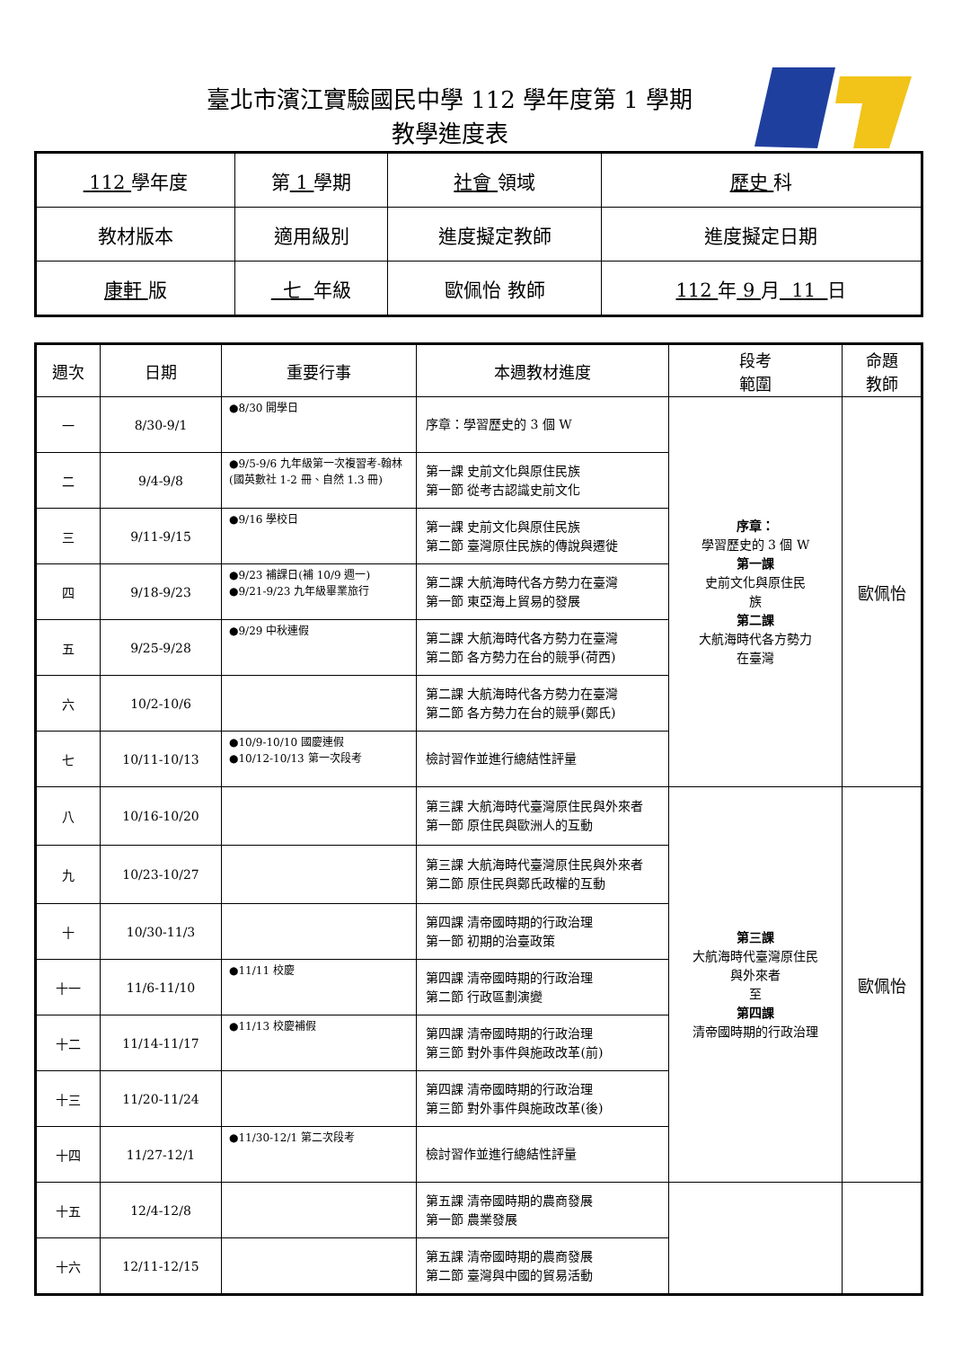臺北市濱江實驗國民中學 112 學年度第 1 學期
教學進度表
| 112 學年度 | 第 1 學期 | 社會 領域 | 歷史 科 |
| 教材版本 | 適用級別 | 進度擬定教師 | 進度擬定日期 |
| 康軒 版 | 七 年級 | 歐佩怡 教師 | 112 年 9 月 11 日 |
| 週次 | 日期 | 重要行事 | 本週教材進度 | 段考 範圍 | 命題 教師 |
| --- | --- | --- | --- | --- | --- |
| 一 | 8/30-9/1 | ●8/30 開學日 | 序章：學習歷史的 3 個 W | 序章： 學習歷史的 3 個 W 第一課 史前文化與原住民 族 第二課 大航海時代各方勢力 在臺灣 | 歐佩怡 |
| 二 | 9/4-9/8 | ●9/5-9/6 九年級第一次複習考-翰林(國英數社 1-2 冊、自然 1.3 冊) | 第一課 史前文化與原住民族 第一節 從考古認識史前文化 | | |
| 三 | 9/11-9/15 | ●9/16 學校日 | 第一課 史前文化與原住民族 第二節 臺灣原住民族的傳說與遷徙 | | |
| 四 | 9/18-9/23 | ●9/23 補課日(補 10/9 週一) ●9/21-9/23 九年級畢業旅行 | 第二課 大航海時代各方勢力在臺灣 第一節 東亞海上貿易的發展 | | |
| 五 | 9/25-9/28 | ●9/29 中秋連假 | 第二課 大航海時代各方勢力在臺灣 第二節 各方勢力在台的競爭(荷西) | | |
| 六 | 10/2-10/6 | | 第二課 大航海時代各方勢力在臺灣 第二節 各方勢力在台的競爭(鄭氏) | | |
| 七 | 10/11-10/13 | ●10/9-10/10 國慶連假 ●10/12-10/13 第一次段考 | 檢討習作並進行總結性評量 | | |
| 八 | 10/16-10/20 | | 第三課 大航海時代臺灣原住民與外來者 第一節 原住民與歐洲人的互動 | 第三課 大航海時代臺灣原住民 與外來者 至 第四課 清帝國時期的行政治理 | 歐佩怡 |
| 九 | 10/23-10/27 | | 第三課 大航海時代臺灣原住民與外來者 第二節 原住民與鄭氏政權的互動 | | |
| 十 | 10/30-11/3 | | 第四課 清帝國時期的行政治理 第一節 初期的治臺政策 | | |
| 十一 | 11/6-11/10 | ●11/11 校慶 | 第四課 清帝國時期的行政治理 第二節 行政區劃演變 | | |
| 十二 | 11/14-11/17 | ●11/13 校慶補假 | 第四課 清帝國時期的行政治理 第三節 對外事件與施政改革(前) | | |
| 十三 | 11/20-11/24 | | 第四課 清帝國時期的行政治理 第三節 對外事件與施政改革(後) | | |
| 十四 | 11/27-12/1 | ●11/30-12/1 第二次段考 | 檢討習作並進行總結性評量 | | |
| 十五 | 12/4-12/8 | | 第五課 清帝國時期的農商發展 第一節 農業發展 | | |
| 十六 | 12/11-12/15 | | 第五課 清帝國時期的農商發展 第二節 臺灣與中國的貿易活動 | | |